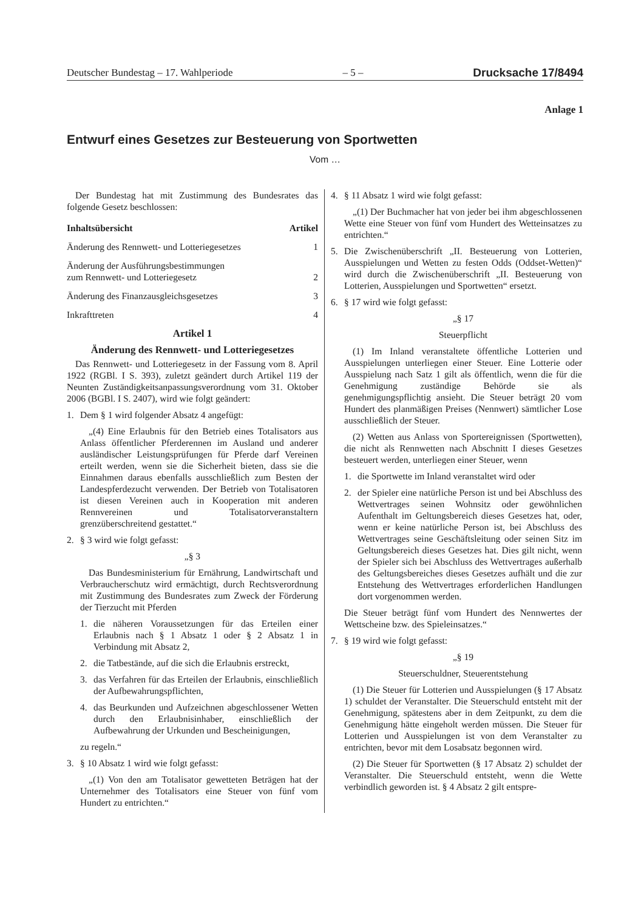Deutscher Bundestag – 17. Wahlperiode – 5 – Drucksache 17/8494
Anlage 1
Entwurf eines Gesetzes zur Besteuerung von Sportwetten
Vom …
Der Bundestag hat mit Zustimmung des Bundesrates das folgende Gesetz beschlossen:
Inhaltsübersicht Artikel
Änderung des Rennwett- und Lotteriegesetzes 1
Änderung der Ausführungsbestimmungen
zum Rennwett- und Lotteriegesetz 2
Änderung des Finanzausgleichsgesetzes 3
Inkrafttreten 4
Artikel 1
Änderung des Rennwett- und Lotteriegesetzes
Das Rennwett- und Lotteriegesetz in der Fassung vom 8. April 1922 (RGBl. I S. 393), zuletzt geändert durch Artikel 119 der Neunten Zuständigkeitsanpassungsverordnung vom 31. Oktober 2006 (BGBl. I S. 2407), wird wie folgt geändert:
1. Dem § 1 wird folgender Absatz 4 angefügt:
„(4) Eine Erlaubnis für den Betrieb eines Totalisators aus Anlass öffentlicher Pferderennen im Ausland und anderer ausländischer Leistungsprüfungen für Pferde darf Vereinen erteilt werden, wenn sie die Sicherheit bieten, dass sie die Einnahmen daraus ebenfalls ausschließlich zum Besten der Landespferdezucht verwenden. Der Betrieb von Totalisatoren ist diesen Vereinen auch in Kooperation mit anderen Rennvereinen und Totalisatorveranstaltern grenzüberschreitend gestattet.“
2. § 3 wird wie folgt gefasst:
„§ 3
Das Bundesministerium für Ernährung, Landwirtschaft und Verbraucherschutz wird ermächtigt, durch Rechtsverordnung mit Zustimmung des Bundesrates zum Zweck der Förderung der Tierzucht mit Pferden
1. die näheren Voraussetzungen für das Erteilen einer Erlaubnis nach § 1 Absatz 1 oder § 2 Absatz 1 in Verbindung mit Absatz 2,
2. die Tatbestände, auf die sich die Erlaubnis erstreckt,
3. das Verfahren für das Erteilen der Erlaubnis, einschließlich der Aufbewahrungspflichten,
4. das Beurkunden und Aufzeichnen abgeschlossener Wetten durch den Erlaubnisinhaber, einschließlich der Aufbewahrung der Urkunden und Bescheinigungen,
zu regeln.“
3. § 10 Absatz 1 wird wie folgt gefasst:
„(1) Von den am Totalisator gewetteten Beträgen hat der Unternehmer des Totalisators eine Steuer von fünf vom Hundert zu entrichten.“
4. § 11 Absatz 1 wird wie folgt gefasst:
„(1) Der Buchmacher hat von jeder bei ihm abgeschlossenen Wette eine Steuer von fünf vom Hundert des Wetteinsatzes zu entrichten.“
5. Die Zwischenüberschrift „II. Besteuerung von Lotterien, Ausspielungen und Wetten zu festen Odds (Oddset-Wetten)“ wird durch die Zwischenüberschrift „II. Besteuerung von Lotterien, Ausspielungen und Sportwetten“ ersetzt.
6. § 17 wird wie folgt gefasst:
„§ 17
Steuerpflicht
(1) Im Inland veranstaltete öffentliche Lotterien und Ausspielungen unterliegen einer Steuer. Eine Lotterie oder Ausspielung nach Satz 1 gilt als öffentlich, wenn die für die Genehmigung zuständige Behörde sie als genehmigungspflichtig ansieht. Die Steuer beträgt 20 vom Hundert des planmäßigen Preises (Nennwert) sämtlicher Lose ausschließlich der Steuer.
(2) Wetten aus Anlass von Sportereignissen (Sportwetten), die nicht als Rennwetten nach Abschnitt I dieses Gesetzes besteuert werden, unterliegen einer Steuer, wenn
1. die Sportwette im Inland veranstaltet wird oder
2. der Spieler eine natürliche Person ist und bei Abschluss des Wettvertrages seinen Wohnsitz oder gewöhnlichen Aufenthalt im Geltungsbereich dieses Gesetzes hat, oder, wenn er keine natürliche Person ist, bei Abschluss des Wettvertrages seine Geschäftsleitung oder seinen Sitz im Geltungsbereich dieses Gesetzes hat. Dies gilt nicht, wenn der Spieler sich bei Abschluss des Wettvertrages außerhalb des Geltungsbereiches dieses Gesetzes aufhält und die zur Entstehung des Wettvertrages erforderlichen Handlungen dort vorgenommen werden.
Die Steuer beträgt fünf vom Hundert des Nennwertes der Wettscheine bzw. des Spieleinsatzes.“
7. § 19 wird wie folgt gefasst:
„§ 19
Steuerschuldner, Steuerentstehung
(1) Die Steuer für Lotterien und Ausspielungen (§ 17 Absatz 1) schuldet der Veranstalter. Die Steuerschuld entsteht mit der Genehmigung, spätestens aber in dem Zeitpunkt, zu dem die Genehmigung hätte eingeholt werden müssen. Die Steuer für Lotterien und Ausspielungen ist von dem Veranstalter zu entrichten, bevor mit dem Losabsatz begonnen wird.
(2) Die Steuer für Sportwetten (§ 17 Absatz 2) schuldet der Veranstalter. Die Steuerschuld entsteht, wenn die Wette verbindlich geworden ist. § 4 Absatz 2 gilt entspre-